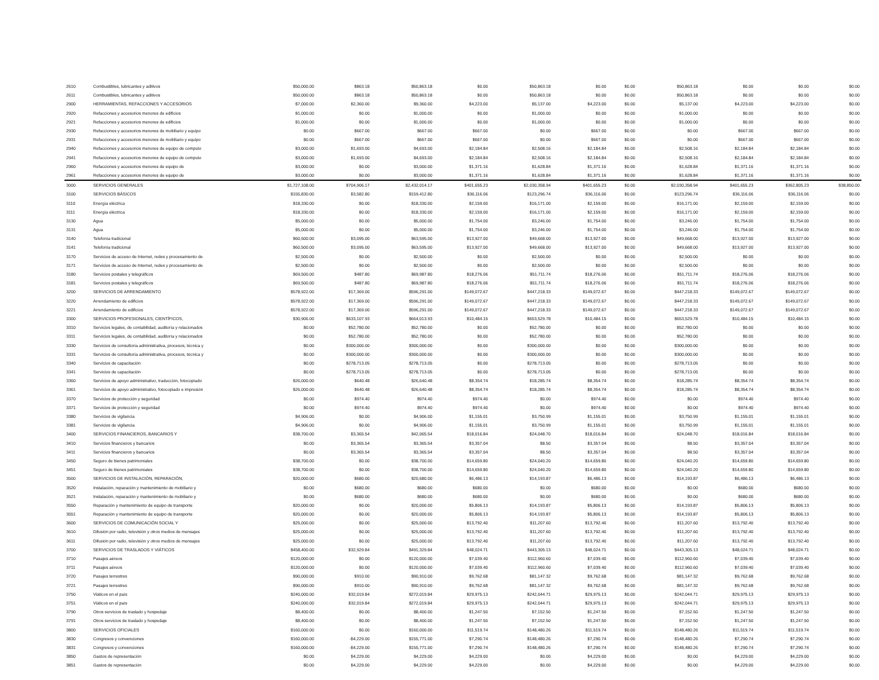| 2610 | Combustibles, lubricantes y aditivos | $50,000.00 | $863.18 | $50,863.18 | $0.00 | $50,863.18 | $0.00 | $0.00 | $50,863.18 | $0.00 | $0.00 | $0.00 |
| 2611 | Combustibles, lubricantes y aditivos | $50,000.00 | $863.18 | $50,863.18 | $0.00 | $50,863.18 | $0.00 | $0.00 | $50,863.18 | $0.00 | $0.00 | $0.00 |
| 2900 | HERRAMIENTAS, REFACCIONES Y ACCESORIOS | $7,000.00 | $2,360.00 | $9,360.00 | $4,223.00 | $5,137.00 | $4,223.00 | $0.00 | $5,137.00 | $4,223.00 | $4,223.00 | $0.00 |
| 2920 | Refacciones y accesorios menores de edificios | $1,000.00 | $0.00 | $1,000.00 | $0.00 | $1,000.00 | $0.00 | $0.00 | $1,000.00 | $0.00 | $0.00 | $0.00 |
| 2921 | Refacciones y accesorios menores de edificios | $1,000.00 | $0.00 | $1,000.00 | $0.00 | $1,000.00 | $0.00 | $0.00 | $1,000.00 | $0.00 | $0.00 | $0.00 |
| 2930 | Refacciones y accesorios menores de mobiliario y equipo | $0.00 | $667.00 | $667.00 | $667.00 | $0.00 | $667.00 | $0.00 | $0.00 | $667.00 | $667.00 | $0.00 |
| 2931 | Refacciones y accesorios menores de mobiliario y equipo | $0.00 | $667.00 | $667.00 | $667.00 | $0.00 | $667.00 | $0.00 | $0.00 | $667.00 | $667.00 | $0.00 |
| 2940 | Refacciones y accesorios menores de equipo de computo | $3,000.00 | $1,693.00 | $4,693.00 | $2,184.84 | $2,508.16 | $2,184.84 | $0.00 | $2,508.16 | $2,184.84 | $2,184.84 | $0.00 |
| 2941 | Refacciones y accesorios menores de equipo de computo | $3,000.00 | $1,693.00 | $4,693.00 | $2,184.84 | $2,508.16 | $2,184.84 | $0.00 | $2,508.16 | $2,184.84 | $2,184.84 | $0.00 |
| 2960 | Refacciones y accesorios menores de equipo de | $3,000.00 | $0.00 | $3,000.00 | $1,371.16 | $1,628.84 | $1,371.16 | $0.00 | $1,628.84 | $1,371.16 | $1,371.16 | $0.00 |
| 2961 | Refacciones y accesorios menores de equipo de | $3,000.00 | $0.00 | $3,000.00 | $1,371.16 | $1,628.84 | $1,371.16 | $0.00 | $1,628.84 | $1,371.16 | $1,371.16 | $0.00 |
| 3000 | SERVICIOS GENERALES | $1,727,108.00 | $704,906.17 | $2,432,014.17 | $401,655.23 | $2,030,358.94 | $401,655.23 | $0.00 | $2,030,358.94 | $401,655.23 | $362,805.23 | $38,850.00 |
| 3100 | SERVICIOS BÁSICOS | $155,830.00 | $3,582.80 | $159,412.80 | $36,116.06 | $123,296.74 | $36,116.06 | $0.00 | $123,296.74 | $36,116.06 | $36,116.06 | $0.00 |
| 3110 | Energía eléctrica | $18,330.00 | $0.00 | $18,330.00 | $2,159.00 | $16,171.00 | $2,159.00 | $0.00 | $16,171.00 | $2,159.00 | $2,159.00 | $0.00 |
| 3111 | Energía eléctrica | $18,330.00 | $0.00 | $18,330.00 | $2,159.00 | $16,171.00 | $2,159.00 | $0.00 | $16,171.00 | $2,159.00 | $2,159.00 | $0.00 |
| 3130 | Agua | $5,000.00 | $0.00 | $5,000.00 | $1,754.00 | $3,246.00 | $1,754.00 | $0.00 | $3,246.00 | $1,754.00 | $1,754.00 | $0.00 |
| 3131 | Agua | $5,000.00 | $0.00 | $5,000.00 | $1,754.00 | $3,246.00 | $1,754.00 | $0.00 | $3,246.00 | $1,754.00 | $1,754.00 | $0.00 |
| 3140 | Telefonía tradicional | $60,500.00 | $3,095.00 | $63,595.00 | $13,927.00 | $49,668.00 | $13,927.00 | $0.00 | $49,668.00 | $13,927.00 | $13,927.00 | $0.00 |
| 3141 | Telefonía tradicional | $60,500.00 | $3,095.00 | $63,595.00 | $13,927.00 | $49,668.00 | $13,927.00 | $0.00 | $49,668.00 | $13,927.00 | $13,927.00 | $0.00 |
| 3170 | Servicios de acceso de Internet, redes y procesamiento de | $2,500.00 | $0.00 | $2,500.00 | $0.00 | $2,500.00 | $0.00 | $0.00 | $2,500.00 | $0.00 | $0.00 | $0.00 |
| 3171 | Servicios de acceso de Internet, redes y procesamiento de | $2,500.00 | $0.00 | $2,500.00 | $0.00 | $2,500.00 | $0.00 | $0.00 | $2,500.00 | $0.00 | $0.00 | $0.00 |
| 3180 | Servicios postales y telegráficos | $69,500.00 | $487.80 | $69,987.80 | $18,276.06 | $51,711.74 | $18,276.06 | $0.00 | $51,711.74 | $18,276.06 | $18,276.06 | $0.00 |
| 3181 | Servicios postales y telegráficos | $69,500.00 | $487.80 | $69,987.80 | $18,276.06 | $51,711.74 | $18,276.06 | $0.00 | $51,711.74 | $18,276.06 | $18,276.06 | $0.00 |
| 3200 | SERVICIOS DE ARRENDAMIENTO | $578,922.00 | $17,369.00 | $596,291.00 | $149,072.67 | $447,218.33 | $149,072.67 | $0.00 | $447,218.33 | $149,072.67 | $149,072.67 | $0.00 |
| 3220 | Arrendamiento de edificios | $578,922.00 | $17,369.00 | $596,291.00 | $149,072.67 | $447,218.33 | $149,072.67 | $0.00 | $447,218.33 | $149,072.67 | $149,072.67 | $0.00 |
| 3221 | Arrendamiento de edificios | $578,922.00 | $17,369.00 | $596,291.00 | $149,072.67 | $447,218.33 | $149,072.67 | $0.00 | $447,218.33 | $149,072.67 | $149,072.67 | $0.00 |
| 3300 | SERVICIOS PROFESIONALES, CIENTÍFICOS, | $30,906.00 | $633,107.93 | $664,013.93 | $10,484.15 | $653,529.78 | $10,484.15 | $0.00 | $653,529.78 | $10,484.15 | $10,484.15 | $0.00 |
| 3310 | Servicios legales, de contabilidad, auditoría y relacionados | $0.00 | $52,780.00 | $52,780.00 | $0.00 | $52,780.00 | $0.00 | $0.00 | $52,780.00 | $0.00 | $0.00 | $0.00 |
| 3311 | Servicios legales, de contabilidad, auditoría y relacionados | $0.00 | $52,780.00 | $52,780.00 | $0.00 | $52,780.00 | $0.00 | $0.00 | $52,780.00 | $0.00 | $0.00 | $0.00 |
| 3330 | Servicios de consultoría administrativa, procesos, técnica y | $0.00 | $300,000.00 | $300,000.00 | $0.00 | $300,000.00 | $0.00 | $0.00 | $300,000.00 | $0.00 | $0.00 | $0.00 |
| 3331 | Servicios de consultoría administrativa, procesos, técnica y | $0.00 | $300,000.00 | $300,000.00 | $0.00 | $300,000.00 | $0.00 | $0.00 | $300,000.00 | $0.00 | $0.00 | $0.00 |
| 3340 | Servicios de capacitación | $0.00 | $278,713.05 | $278,713.05 | $0.00 | $278,713.05 | $0.00 | $0.00 | $278,713.05 | $0.00 | $0.00 | $0.00 |
| 3341 | Servicios de capacitación | $0.00 | $278,713.05 | $278,713.05 | $0.00 | $278,713.05 | $0.00 | $0.00 | $278,713.05 | $0.00 | $0.00 | $0.00 |
| 3360 | Servicios de apoyo administrativo, traducción, fotocopiado | $26,000.00 | $640.48 | $26,640.48 | $8,354.74 | $18,285.74 | $8,354.74 | $0.00 | $18,285.74 | $8,354.74 | $8,354.74 | $0.00 |
| 3361 | Servicios de apoyo administrativo, fotocopiado e impresión | $26,000.00 | $640.48 | $26,640.48 | $8,354.74 | $18,285.74 | $8,354.74 | $0.00 | $18,285.74 | $8,354.74 | $8,354.74 | $0.00 |
| 3370 | Servicios de protección y seguridad | $0.00 | $974.40 | $974.40 | $974.40 | $0.00 | $974.40 | $0.00 | $0.00 | $974.40 | $974.40 | $0.00 |
| 3371 | Servicios de protección y seguridad | $0.00 | $974.40 | $974.40 | $974.40 | $0.00 | $974.40 | $0.00 | $0.00 | $974.40 | $974.40 | $0.00 |
| 3380 | Servicios de vigilancia | $4,906.00 | $0.00 | $4,906.00 | $1,155.01 | $3,750.99 | $1,155.01 | $0.00 | $3,750.99 | $1,155.01 | $1,155.01 | $0.00 |
| 3381 | Servicios de vigilancia | $4,906.00 | $0.00 | $4,906.00 | $1,155.01 | $3,750.99 | $1,155.01 | $0.00 | $3,750.99 | $1,155.01 | $1,155.01 | $0.00 |
| 3400 | SERVICIOS FINANCIEROS, BANCARIOS Y | $38,700.00 | $3,365.54 | $42,065.54 | $18,016.84 | $24,048.70 | $18,016.84 | $0.00 | $24,048.70 | $18,016.84 | $18,016.84 | $0.00 |
| 3410 | Servicios financieros y bancarios | $0.00 | $3,365.54 | $3,365.54 | $3,357.04 | $8.50 | $3,357.04 | $0.00 | $8.50 | $3,357.04 | $3,357.04 | $0.00 |
| 3411 | Servicios financieros y bancarios | $0.00 | $3,365.54 | $3,365.54 | $3,357.04 | $8.50 | $3,357.04 | $0.00 | $8.50 | $3,357.04 | $3,357.04 | $0.00 |
| 3450 | Seguro de bienes patrimoniales | $38,700.00 | $0.00 | $38,700.00 | $14,659.80 | $24,040.20 | $14,659.80 | $0.00 | $24,040.20 | $14,659.80 | $14,659.80 | $0.00 |
| 3451 | Seguro de bienes patrimoniales | $38,700.00 | $0.00 | $38,700.00 | $14,659.80 | $24,040.20 | $14,659.80 | $0.00 | $24,040.20 | $14,659.80 | $14,659.80 | $0.00 |
| 3500 | SERVICIOS DE INSTALACIÓN, REPARACIÓN, | $20,000.00 | $680.00 | $20,680.00 | $6,486.13 | $14,193.87 | $6,486.13 | $0.00 | $14,193.87 | $6,486.13 | $6,486.13 | $0.00 |
| 3520 | Instalación, reparación y mantenimiento de mobiliario y | $0.00 | $680.00 | $680.00 | $680.00 | $0.00 | $680.00 | $0.00 | $0.00 | $680.00 | $680.00 | $0.00 |
| 3521 | Instalación, reparación y mantenimiento de mobiliario y | $0.00 | $680.00 | $680.00 | $680.00 | $0.00 | $680.00 | $0.00 | $0.00 | $680.00 | $680.00 | $0.00 |
| 3550 | Reparación y mantenimiento de equipo de transporte | $20,000.00 | $0.00 | $20,000.00 | $5,806.13 | $14,193.87 | $5,806.13 | $0.00 | $14,193.87 | $5,806.13 | $5,806.13 | $0.00 |
| 3551 | Reparación y mantenimiento de equipo de transporte | $20,000.00 | $0.00 | $20,000.00 | $5,806.13 | $14,193.87 | $5,806.13 | $0.00 | $14,193.87 | $5,806.13 | $5,806.13 | $0.00 |
| 3600 | SERVICIOS DE COMUNICACIÓN SOCIAL Y | $25,000.00 | $0.00 | $25,000.00 | $13,792.40 | $11,207.60 | $13,792.40 | $0.00 | $11,207.60 | $13,792.40 | $13,792.40 | $0.00 |
| 3610 | Difusión por radio, televisión y otros medios de mensajes | $25,000.00 | $0.00 | $25,000.00 | $13,792.40 | $11,207.60 | $13,792.40 | $0.00 | $11,207.60 | $13,792.40 | $13,792.40 | $0.00 |
| 3611 | Difusión por radio, televisión y otros medios de mensajes | $25,000.00 | $0.00 | $25,000.00 | $13,792.40 | $11,207.60 | $13,792.40 | $0.00 | $11,207.60 | $13,792.40 | $13,792.40 | $0.00 |
| 3700 | SERVICIOS DE TRASLADOS Y VIÁTICOS | $458,400.00 | $32,929.84 | $491,329.84 | $48,024.71 | $443,305.13 | $48,024.71 | $0.00 | $443,305.13 | $48,024.71 | $48,024.71 | $0.00 |
| 3710 | Pasajes aéreos | $120,000.00 | $0.00 | $120,000.00 | $7,039.40 | $112,960.60 | $7,039.40 | $0.00 | $112,960.60 | $7,039.40 | $7,039.40 | $0.00 |
| 3711 | Pasajes aéreos | $120,000.00 | $0.00 | $120,000.00 | $7,039.40 | $112,960.60 | $7,039.40 | $0.00 | $112,960.60 | $7,039.40 | $7,039.40 | $0.00 |
| 3720 | Pasajes terrestres | $90,000.00 | $910.00 | $90,910.00 | $9,762.68 | $81,147.32 | $9,762.68 | $0.00 | $81,147.32 | $9,762.68 | $9,762.68 | $0.00 |
| 3721 | Pasajes terrestres | $90,000.00 | $910.00 | $90,910.00 | $9,762.68 | $81,147.32 | $9,762.68 | $0.00 | $81,147.32 | $9,762.68 | $9,762.68 | $0.00 |
| 3750 | Viáticos en el país | $240,000.00 | $32,019.84 | $272,019.84 | $29,975.13 | $242,044.71 | $29,975.13 | $0.00 | $242,044.71 | $29,975.13 | $29,975.13 | $0.00 |
| 3751 | Viáticos en el país | $240,000.00 | $32,019.84 | $272,019.84 | $29,975.13 | $242,044.71 | $29,975.13 | $0.00 | $242,044.71 | $29,975.13 | $29,975.13 | $0.00 |
| 3790 | Otros servicios de traslado y hospedaje | $8,400.00 | $0.00 | $8,400.00 | $1,247.50 | $7,152.50 | $1,247.50 | $0.00 | $7,152.50 | $1,247.50 | $1,247.50 | $0.00 |
| 3791 | Otros servicios de traslado y hospedaje | $8,400.00 | $0.00 | $8,400.00 | $1,247.50 | $7,152.50 | $1,247.50 | $0.00 | $7,152.50 | $1,247.50 | $1,247.50 | $0.00 |
| 3800 | SERVICIOS OFICIALES | $160,000.00 | $0.00 | $160,000.00 | $11,519.74 | $148,480.26 | $11,519.74 | $0.00 | $148,480.26 | $11,519.74 | $11,519.74 | $0.00 |
| 3830 | Congresos y convenciones | $160,000.00 | -$4,229.00 | $155,771.00 | $7,290.74 | $148,480.26 | $7,290.74 | $0.00 | $148,480.26 | $7,290.74 | $7,290.74 | $0.00 |
| 3831 | Congresos y convenciones | $160,000.00 | -$4,229.00 | $155,771.00 | $7,290.74 | $148,480.26 | $7,290.74 | $0.00 | $148,480.26 | $7,290.74 | $7,290.74 | $0.00 |
| 3850 | Gastos de representación | $0.00 | $4,229.00 | $4,229.00 | $4,229.00 | $0.00 | $4,229.00 | $0.00 | $0.00 | $4,229.00 | $4,229.00 | $0.00 |
| 3851 | Gastos de representación | $0.00 | $4,229.00 | $4,229.00 | $4,229.00 | $0.00 | $4,229.00 | $0.00 | $0.00 | $4,229.00 | $4,229.00 | $0.00 |